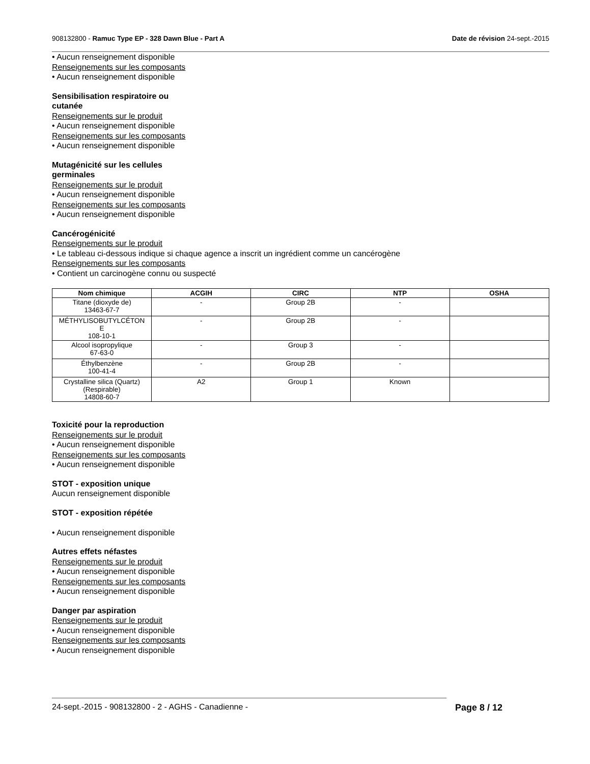908132800 - Ramuc Type EP - 328 Dawn Blue - Part A Date de révision 24-sept.-2015
• Aucun renseignement disponible
Renseignements sur les composants
• Aucun renseignement disponible
Sensibilisation respiratoire ou
cutanée
Renseignements sur le produit
• Aucun renseignement disponible
Renseignements sur les composants
• Aucun renseignement disponible
Mutagénicité sur les cellules
germinales
Renseignements sur le produit
• Aucun renseignement disponible
Renseignements sur les composants
• Aucun renseignement disponible
Cancérogénicité
Renseignements sur le produit
• Le tableau ci-dessous indique si chaque agence a inscrit un ingrédient comme un cancérogène
Renseignements sur les composants
• Contient un carcinogène connu ou suspecté
| Nom chimique | ACGIH | CIRC | NTP | OSHA |
| --- | --- | --- | --- | --- |
| Titane (dioxyde de) 13463-67-7 | - | Group 2B | - | |
| MÉTHYLISOBUTYLCÉTON E 108-10-1 | - | Group 2B | - | |
| Alcool isopropylique 67-63-0 | - | Group 3 | - | |
| Éthylbenzène 100-41-4 | - | Group 2B | - | |
| Crystalline silica (Quartz) (Respirable) 14808-60-7 | A2 | Group 1 | Known | |
Toxicité pour la reproduction
Renseignements sur le produit
• Aucun renseignement disponible
Renseignements sur les composants
• Aucun renseignement disponible
STOT - exposition unique
Aucun renseignement disponible
STOT - exposition répétée
• Aucun renseignement disponible
Autres effets néfastes
Renseignements sur le produit
• Aucun renseignement disponible
Renseignements sur les composants
• Aucun renseignement disponible
Danger par aspiration
Renseignements sur le produit
• Aucun renseignement disponible
Renseignements sur les composants
• Aucun renseignement disponible
24-sept.-2015 - 908132800 - 2 - AGHS - Canadienne - Page 8 / 12